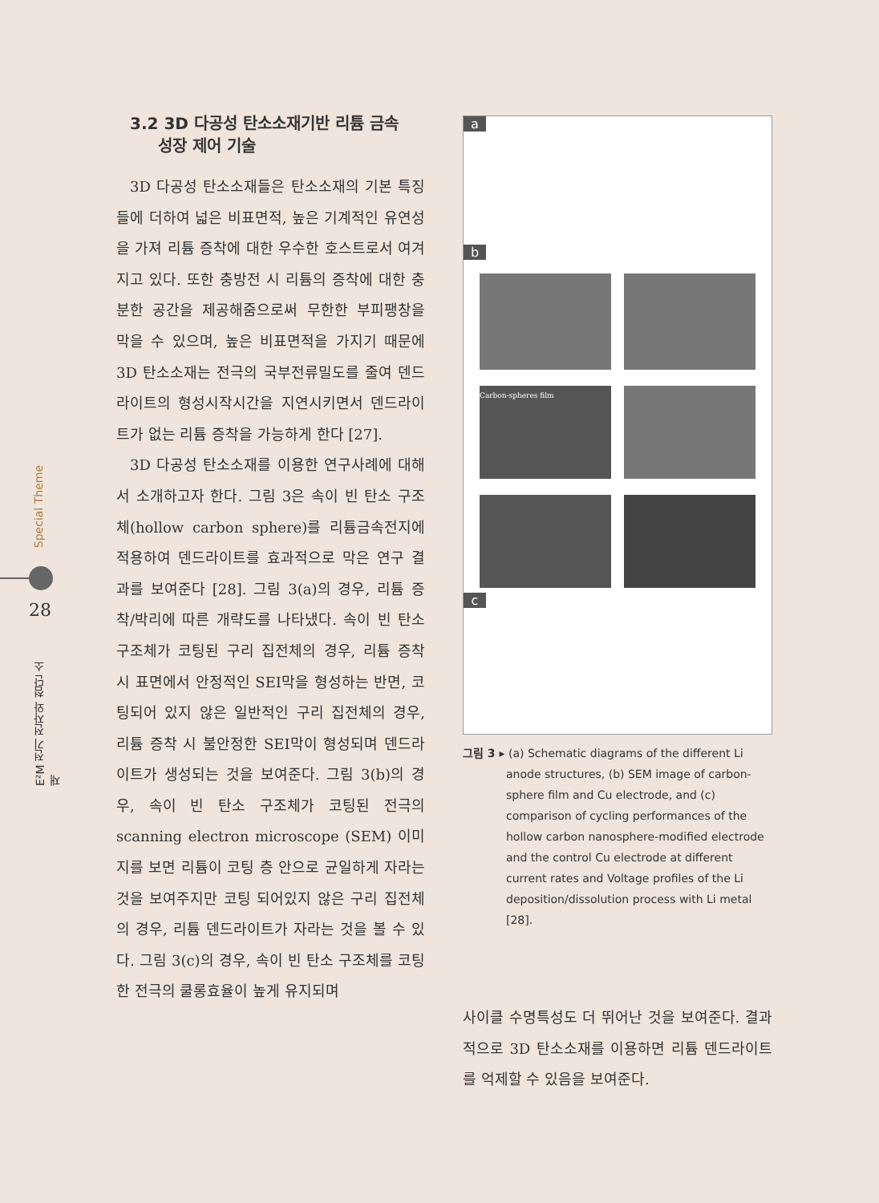Special Theme
E²M 전기 전자와 첨단 소재
28
3.2 3D 다공성 탄소소재기반 리튬 금속
성장 제어 기술
3D 다공성 탄소소재들은 탄소소재의 기본 특징들에 더하여 넓은 비표면적, 높은 기계적인 유연성을 가져 리튬 증착에 대한 우수한 호스트로서 여겨지고 있다. 또한 충방전 시 리튬의 증착에 대한 충분한 공간을 제공해줌으로써 무한한 부피팽창을 막을 수 있으며, 높은 비표면적을 가지기 때문에 3D 탄소소재는 전극의 국부전류밀도를 줄여 덴드라이트의 형성시작시간을 지연시키면서 덴드라이트가 없는 리튬 증착을 가능하게 한다 [27].
3D 다공성 탄소소재를 이용한 연구사례에 대해서 소개하고자 한다. 그림 3은 속이 빈 탄소 구조체(hollow carbon sphere)를 리튬금속전지에 적용하여 덴드라이트를 효과적으로 막은 연구 결과를 보여준다 [28]. 그림 3(a)의 경우, 리튬 증착/박리에 따른 개략도를 나타냈다. 속이 빈 탄소 구조체가 코팅된 구리 집전체의 경우, 리튬 증착 시 표면에서 안정적인 SEI막을 형성하는 반면, 코팅되어 있지 않은 일반적인 구리 집전체의 경우, 리튬 증착 시 불안정한 SEI막이 형성되며 덴드라이트가 생성되는 것을 보여준다. 그림 3(b)의 경우, 속이 빈 탄소 구조체가 코팅된 전극의 scanning electron microscope (SEM) 이미지를 보면 리튬이 코팅 층 안으로 균일하게 자라는 것을 보여주지만 코팅 되어있지 않은 구리 집전체의 경우, 리튬 덴드라이트가 자라는 것을 볼 수 있다. 그림 3(c)의 경우, 속이 빈 탄소 구조체를 코팅한 전극의 쿨롱효율이 높게 유지되며
a
b
Carbon-spheres film
c
그림 3 ▸ (a) Schematic diagrams of the different Li anode structures, (b) SEM image of carbon-sphere film and Cu electrode, and (c) comparison of cycling performances of the hollow carbon nanosphere-modified electrode and the control Cu electrode at different current rates and Voltage profiles of the Li deposition/dissolution process with Li metal [28].
사이클 수명특성도 더 뛰어난 것을 보여준다. 결과적으로 3D 탄소소재를 이용하면 리튬 덴드라이트를 억제할 수 있음을 보여준다.